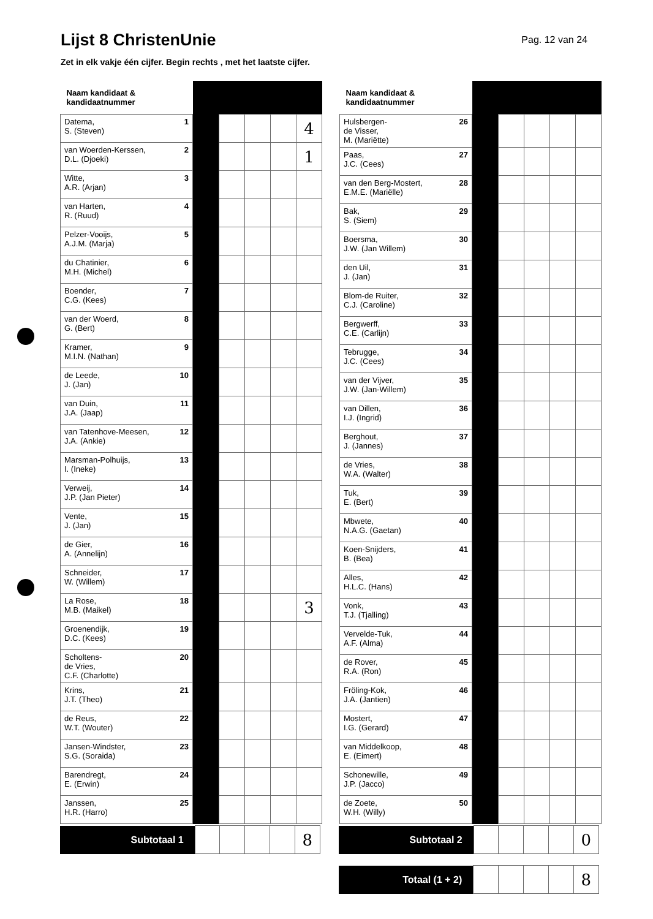Lijst 8 ChristenUnie
Pag. 12 van 24
Zet in elk vakje één cijfer. Begin rechts , met het laatste cijfer.
| Naam kandidaat & kandidaatnummer | | | | | | |
| --- | --- | --- | --- | --- | --- | --- |
| Datema, S. (Steven) | 1 | | | | | 4 |
| van Woerden-Kerssen, D.L. (Djoeki) | 2 | | | | | 1 |
| Witte, A.R. (Arjan) | 3 | | | | | |
| van Harten, R. (Ruud) | 4 | | | | | |
| Pelzer-Vooijs, A.J.M. (Marja) | 5 | | | | | |
| du Chatinier, M.H. (Michel) | 6 | | | | | |
| Boender, C.G. (Kees) | 7 | | | | | |
| van der Woerd, G. (Bert) | 8 | | | | | |
| Kramer, M.I.N. (Nathan) | 9 | | | | | |
| de Leede, J. (Jan) | 10 | | | | | |
| van Duin, J.A. (Jaap) | 11 | | | | | |
| van Tatenhove-Meesen, J.A. (Ankie) | 12 | | | | | |
| Marsman-Polhuijs, I. (Ineke) | 13 | | | | | |
| Verweij, J.P. (Jan Pieter) | 14 | | | | | |
| Vente, J. (Jan) | 15 | | | | | |
| de Gier, A. (Annelijn) | 16 | | | | | |
| Schneider, W. (Willem) | 17 | | | | | |
| La Rose, M.B. (Maikel) | 18 | | | | | 3 |
| Groenendijk, D.C. (Kees) | 19 | | | | | |
| Scholtens- de Vries, C.F. (Charlotte) | 20 | | | | | |
| Krins, J.T. (Theo) | 21 | | | | | |
| de Reus, W.T. (Wouter) | 22 | | | | | |
| Jansen-Windster, S.G. (Soraida) | 23 | | | | | |
| Barendregt, E. (Erwin) | 24 | | | | | |
| Janssen, H.R. (Harro) | 25 | | | | | |
| Naam kandidaat & kandidaatnummer | | | | | | |
| --- | --- | --- | --- | --- | --- | --- |
| Hulsbergen- de Visser, M. (Mariëtte) | 26 | | | | | |
| Paas, J.C. (Cees) | 27 | | | | | |
| van den Berg-Mostert, E.M.E. (Mariëlle) | 28 | | | | | |
| Bak, S. (Siem) | 29 | | | | | |
| Boersma, J.W. (Jan Willem) | 30 | | | | | |
| den Uil, J. (Jan) | 31 | | | | | |
| Blom-de Ruiter, C.J. (Caroline) | 32 | | | | | |
| Bergwerff, C.E. (Carlijn) | 33 | | | | | |
| Tebrugge, J.C. (Cees) | 34 | | | | | |
| van der Vijver, J.W. (Jan-Willem) | 35 | | | | | |
| van Dillen, I.J. (Ingrid) | 36 | | | | | |
| Berghout, J. (Jannes) | 37 | | | | | |
| de Vries, W.A. (Walter) | 38 | | | | | |
| Tuk, E. (Bert) | 39 | | | | | |
| Mbwete, N.A.G. (Gaetan) | 40 | | | | | |
| Koen-Snijders, B. (Bea) | 41 | | | | | |
| Alles, H.L.C. (Hans) | 42 | | | | | |
| Vonk, T.J. (Tjalling) | 43 | | | | | |
| Vervelde-Tuk, A.F. (Alma) | 44 | | | | | |
| de Rover, R.A. (Ron) | 45 | | | | | |
| Fröling-Kok, J.A. (Jantien) | 46 | | | | | |
| Mostert, I.G. (Gerard) | 47 | | | | | |
| van Middelkoop, E. (Eimert) | 48 | | | | | |
| Schonewille, J.P. (Jacco) | 49 | | | | | |
| de Zoete, W.H. (Willy) | 50 | | | | | |
| Subtotaal 1 | | | | | 8 |
| Subtotaal 2 | | | | | 0 |
| Totaal (1 + 2) | | | | | 8 |